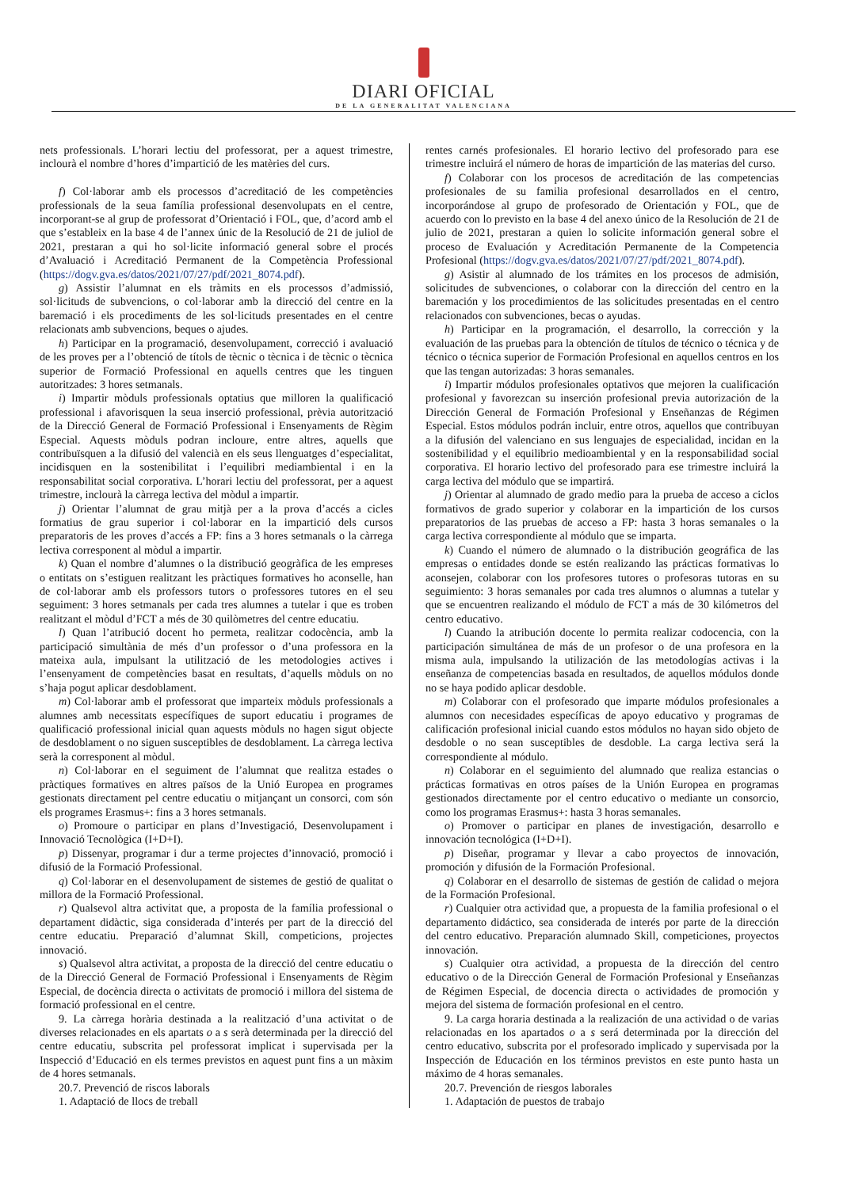DIARI OFICIAL
DE LA GENERALITAT VALENCIANA
nets professionals. L’horari lectiu del professorat, per a aquest trimestre, inclourà el nombre d’hores d’impartició de les matèries del curs.
f) Col·laborar amb els processos d’acreditació de les competències professionals de la seua família professional desenvolupats en el centre, incorporant-se al grup de professorat d’Orientació i FOL, que, d’acord amb el que s’estableix en la base 4 de l’annex únic de la Resolució de 21 de juliol de 2021, prestaran a qui ho sol·licite informació general sobre el procés d’Avaluació i Acreditació Permanent de la Competència Professional (https://dogv.gva.es/datos/2021/07/27/pdf/2021_8074.pdf).
g) Assistir l’alumnat en els tràmits en els processos d’admissió, sol·licituds de subvencions, o col·laborar amb la direcció del centre en la baremació i els procediments de les sol·licituds presentades en el centre relacionats amb subvencions, beques o ajudes.
h) Participar en la programació, desenvolupament, correcció i avaluació de les proves per a l’obtenció de títols de tècnic o tècnica i de tècnic o tècnica superior de Formació Professional en aquells centres que les tinguen autoritzades: 3 hores setmanals.
i) Impartir mòduls professionals optatius que milloren la qualificació professional i afavorisquen la seua inserció professional, prèvia autorització de la Direcció General de Formació Professional i Ensenyaments de Règim Especial. Aquests mòduls podran incloure, entre altres, aquells que contribuïsquen a la difusió del valencià en els seus llenguatges d’especialitat, incidisquen en la sostenibilitat i l’equilibri mediambiental i en la responsabilitat social corporativa. L’horari lectiu del professorat, per a aquest trimestre, inclourà la càrrega lectiva del mòdul a impartir.
j) Orientar l’alumnat de grau mitjà per a la prova d’accés a cicles formatius de grau superior i col·laborar en la impartició dels cursos preparatoris de les proves d’accés a FP: fins a 3 hores setmanals o la càrrega lectiva corresponent al mòdul a impartir.
k) Quan el nombre d’alumnes o la distribució geogràfica de les empreses o entitats on s’estiguen realitzant les pràctiques formatives ho aconselle, han de col·laborar amb els professors tutors o professores tutores en el seu seguiment: 3 hores setmanals per cada tres alumnes a tutelar i que es troben realitzant el mòdul d’FCT a més de 30 quilòmetres del centre educatiu.
l) Quan l’atribució docent ho permeta, realitzar codocència, amb la participació simultània de més d’un professor o d’una professora en la mateixa aula, impulsant la utilització de les metodologies actives i l’ensenyament de competències basat en resultats, d’aquells mòduls on no s’haja pogut aplicar desdoblament.
m) Col·laborar amb el professorat que imparteix mòduls professionals a alumnes amb necessitats específiques de suport educatiu i programes de qualificació professional inicial quan aquests mòduls no hagen sigut objecte de desdoblament o no siguen susceptibles de desdoblament. La càrrega lectiva serà la corresponent al mòdul.
n) Col·laborar en el seguiment de l’alumnat que realitza estades o pràctiques formatives en altres països de la Unió Europea en programes gestionats directament pel centre educatiu o mitjançant un consorci, com són els programes Erasmus+: fins a 3 hores setmanals.
o) Promoure o participar en plans d’Investigació, Desenvolupament i Innovació Tecnològica (I+D+I).
p) Dissenyar, programar i dur a terme projectes d’innovació, promoció i difusió de la Formació Professional.
q) Col·laborar en el desenvolupament de sistemes de gestió de qualitat o millora de la Formació Professional.
r) Qualsevol altra activitat que, a proposta de la família professional o departament didàctic, siga considerada d’interés per part de la direcció del centre educatiu. Preparació d’alumnat Skill, competicions, projectes innovació.
s) Qualsevol altra activitat, a proposta de la direcció del centre educatiu o de la Direcció General de Formació Professional i Ensenyaments de Règim Especial, de docència directa o activitats de promoció i millora del sistema de formació professional en el centre.
9. La càrrega horària destinada a la realització d’una activitat o de diverses relacionades en els apartats o a s serà determinada per la direcció del centre educatiu, subscrita pel professorat implicat i supervisada per la Inspecció d’Educació en els termes previstos en aquest punt fins a un màxim de 4 hores setmanals.
20.7. Prevenció de riscos laborals
1. Adaptació de llocs de treball
rentes carnés profesionales. El horario lectivo del profesorado para ese trimestre incluirá el número de horas de impartición de las materias del curso.
f) Colaborar con los procesos de acreditación de las competencias profesionales de su familia profesional desarrollados en el centro, incorporándose al grupo de profesorado de Orientación y FOL, que de acuerdo con lo previsto en la base 4 del anexo único de la Resolución de 21 de julio de 2021, prestaran a quien lo solicite información general sobre el proceso de Evaluación y Acreditación Permanente de la Competencia Profesional (https://dogv.gva.es/datos/2021/07/27/pdf/2021_8074.pdf).
g) Asistir al alumnado de los trámites en los procesos de admisión, solicitudes de subvenciones, o colaborar con la dirección del centro en la baremación y los procedimientos de las solicitudes presentadas en el centro relacionados con subvenciones, becas o ayudas.
h) Participar en la programación, el desarrollo, la corrección y la evaluación de las pruebas para la obtención de títulos de técnico o técnica y de técnico o técnica superior de Formación Profesional en aquellos centros en los que las tengan autorizadas: 3 horas semanales.
i) Impartir módulos profesionales optativos que mejoren la cualificación profesional y favorezcan su inserción profesional previa autorización de la Dirección General de Formación Profesional y Enseñanzas de Régimen Especial. Estos módulos podrán incluir, entre otros, aquellos que contribuyan a la difusión del valenciano en sus lenguajes de especialidad, incidan en la sostenibilidad y el equilibrio medioambiental y en la responsabilidad social corporativa. El horario lectivo del profesorado para ese trimestre incluirá la carga lectiva del módulo que se impartirá.
j) Orientar al alumnado de grado medio para la prueba de acceso a ciclos formativos de grado superior y colaborar en la impartición de los cursos preparatorios de las pruebas de acceso a FP: hasta 3 horas semanales o la carga lectiva correspondiente al módulo que se imparta.
k) Cuando el número de alumnado o la distribución geográfica de las empresas o entidades donde se estén realizando las prácticas formativas lo aconsejen, colaborar con los profesores tutores o profesoras tutoras en su seguimiento: 3 horas semanales por cada tres alumnos o alumnas a tutelar y que se encuentren realizando el módulo de FCT a más de 30 kilómetros del centro educativo.
l) Cuando la atribución docente lo permita realizar codocencia, con la participación simultánea de más de un profesor o de una profesora en la misma aula, impulsando la utilización de las metodologías activas i la enseñanza de competencias basada en resultados, de aquellos módulos donde no se haya podido aplicar desdoble.
m) Colaborar con el profesorado que imparte módulos profesionales a alumnos con necesidades específicas de apoyo educativo y programas de calificación profesional inicial cuando estos módulos no hayan sido objeto de desdoble o no sean susceptibles de desdoble. La carga lectiva será la correspondiente al módulo.
n) Colaborar en el seguimiento del alumnado que realiza estancias o prácticas formativas en otros países de la Unión Europea en programas gestionados directamente por el centro educativo o mediante un consorcio, como los programas Erasmus+: hasta 3 horas semanales.
o) Promover o participar en planes de investigación, desarrollo e innovación tecnológica (I+D+I).
p) Diseñar, programar y llevar a cabo proyectos de innovación, promoción y difusión de la Formación Profesional.
q) Colaborar en el desarrollo de sistemas de gestión de calidad o mejora de la Formación Profesional.
r) Cualquier otra actividad que, a propuesta de la familia profesional o el departamento didáctico, sea considerada de interés por parte de la dirección del centro educativo. Preparación alumnado Skill, competiciones, proyectos innovación.
s) Cualquier otra actividad, a propuesta de la dirección del centro educativo o de la Dirección General de Formación Profesional y Enseñanzas de Régimen Especial, de docencia directa o actividades de promoción y mejora del sistema de formación profesional en el centro.
9. La carga horaria destinada a la realización de una actividad o de varias relacionadas en los apartados o a s será determinada por la dirección del centro educativo, subscrita por el profesorado implicado y supervisada por la Inspección de Educación en los términos previstos en este punto hasta un máximo de 4 horas semanales.
20.7. Prevención de riesgos laborales
1. Adaptación de puestos de trabajo